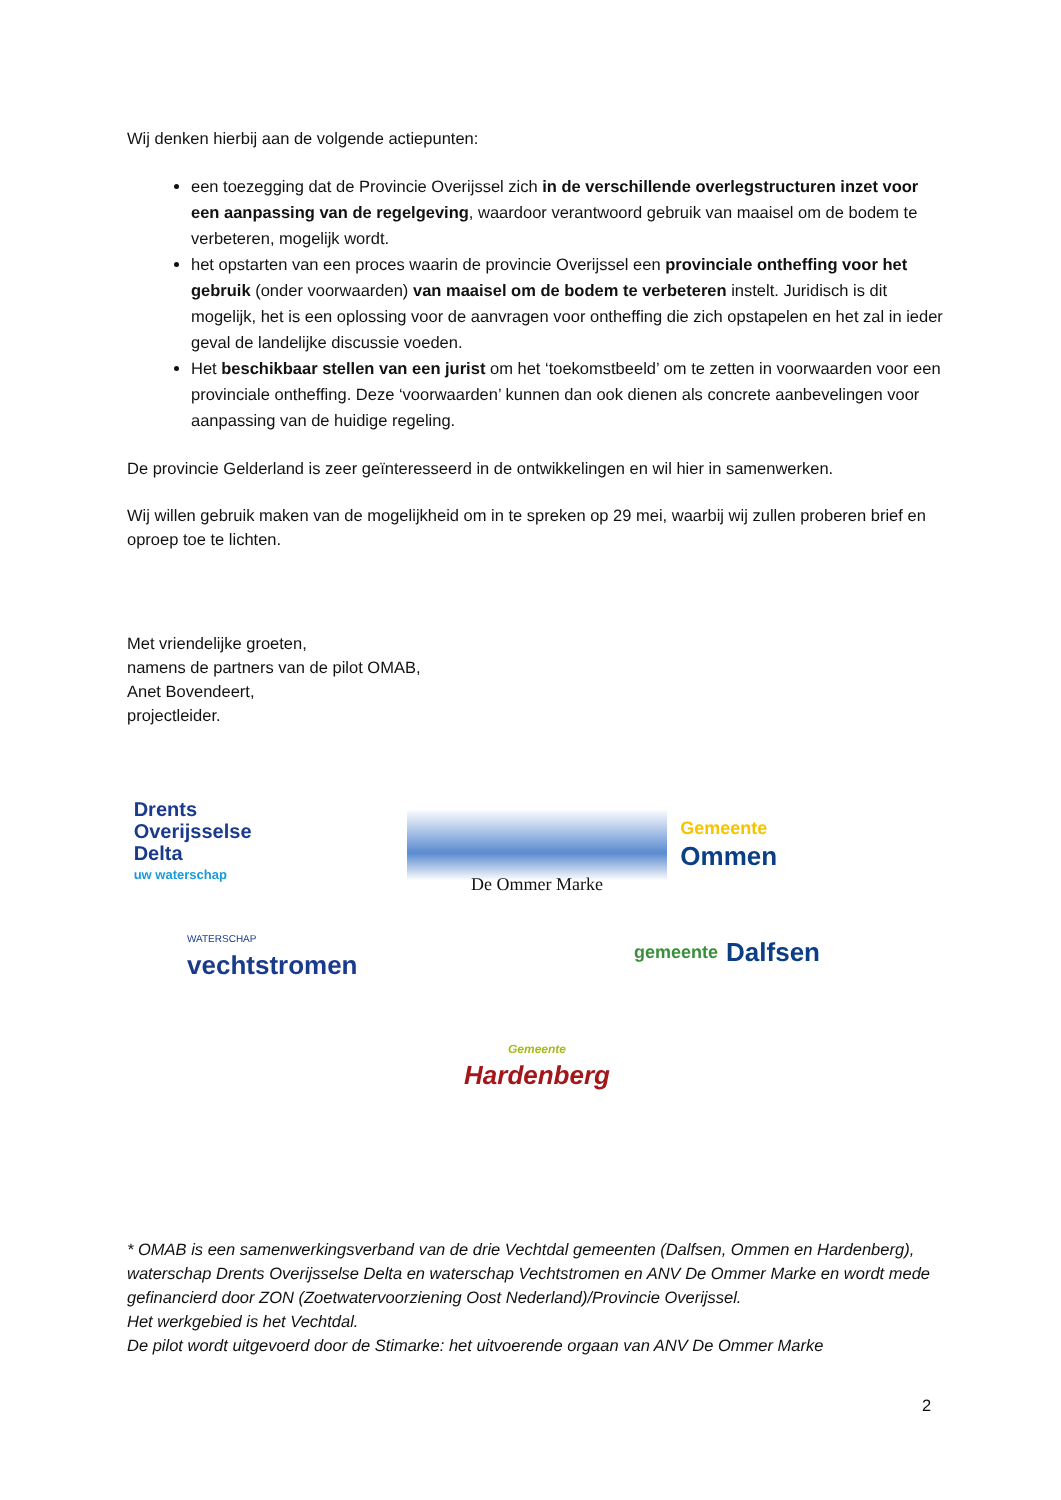Wij denken hierbij aan de volgende actiepunten:
een toezegging dat de Provincie Overijssel zich in de verschillende overlegstructuren inzet voor een aanpassing van de regelgeving, waardoor verantwoord gebruik van maaisel om de bodem te verbeteren, mogelijk wordt.
het opstarten van een proces waarin de provincie Overijssel een provinciale ontheffing voor het gebruik (onder voorwaarden) van maaisel om de bodem te verbeteren instelt. Juridisch is dit mogelijk, het is een oplossing voor de aanvragen voor ontheffing die zich opstapelen en het zal in ieder geval de landelijke discussie voeden.
Het beschikbaar stellen van een jurist om het ‘toekomstbeeld’ om te zetten in voorwaarden voor een provinciale ontheffing. Deze ‘voorwaarden’ kunnen dan ook dienen als concrete aanbevelingen voor aanpassing van de huidige regeling.
De provincie Gelderland is zeer geïnteresseerd in de ontwikkelingen en wil hier in samenwerken.
Wij willen gebruik maken van de mogelijkheid om in te spreken op 29 mei, waarbij wij zullen proberen brief en oproep toe te lichten.
Met vriendelijke groeten,
namens de partners van de pilot OMAB,
Anet Bovendeert,
projectleider.
Drents
Overijsselse
Delta
uw waterschap
De Ommer Marke
Gemeente
Ommen
WATERSCHAP
vechtstromen
gemeente Dalfsen
Gemeente
Hardenberg
* OMAB is een samenwerkingsverband van de drie Vechtdal gemeenten (Dalfsen, Ommen en Hardenberg), waterschap Drents Overijsselse Delta en waterschap Vechtstromen en ANV De Ommer Marke en wordt mede gefinancierd door ZON (Zoetwatervoorziening Oost Nederland)/Provincie Overijssel.
Het werkgebied is het Vechtdal.
De pilot wordt uitgevoerd door de Stimarke: het uitvoerende orgaan van ANV De Ommer Marke
2